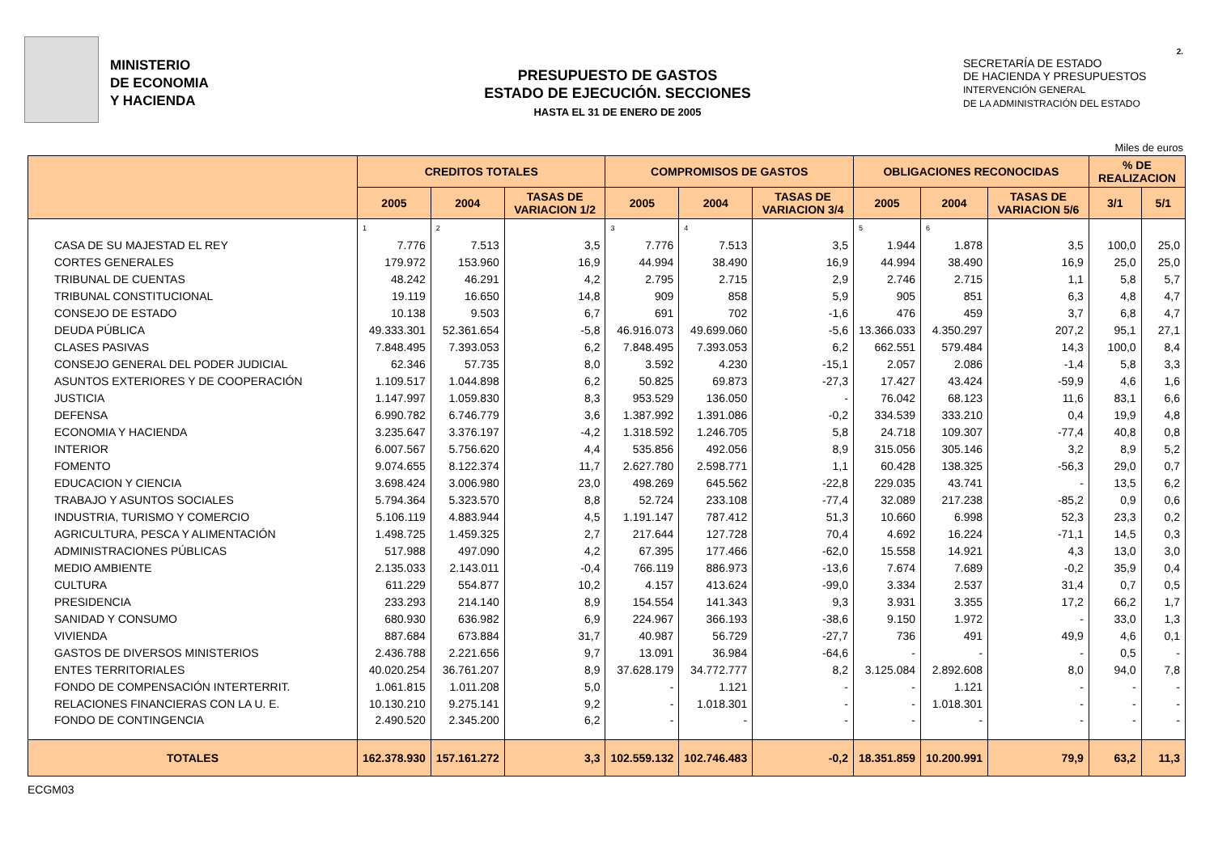2.
MINISTERIO
DE ECONOMIA
Y HACIENDA
PRESUPUESTO DE GASTOS
ESTADO DE EJECUCIÓN. SECCIONES
HASTA EL 31 DE ENERO DE 2005
SECRETARÍA DE ESTADO
DE HACIENDA Y PRESUPUESTOS
INTERVENCIÓN GENERAL
DE LA ADMINISTRACIÓN DEL ESTADO
Miles de euros
| | CREDITOS TOTALES | | | COMPROMISOS DE GASTOS | | | OBLIGACIONES RECONOCIDAS | | | % DE REALIZACION | |
| --- | --- | --- | --- | --- | --- | --- | --- | --- | --- | --- | --- |
| | 2005 | 2004 | TASAS DE VARIACION 1/2 | 2005 | 2004 | TASAS DE VARIACION 3/4 | 2005 | 2004 | TASAS DE VARIACION 5/6 | 3/1 | 5/1 |
| | 1 | 2 | | 3 | 4 | | 5 | 6 | | | |
| CASA DE SU MAJESTAD EL REY | 7.776 | 7.513 | 3,5 | 7.776 | 7.513 | 3,5 | 1.944 | 1.878 | 3,5 | 100,0 | 25,0 |
| CORTES GENERALES | 179.972 | 153.960 | 16,9 | 44.994 | 38.490 | 16,9 | 44.994 | 38.490 | 16,9 | 25,0 | 25,0 |
| TRIBUNAL DE CUENTAS | 48.242 | 46.291 | 4,2 | 2.795 | 2.715 | 2,9 | 2.746 | 2.715 | 1,1 | 5,8 | 5,7 |
| TRIBUNAL CONSTITUCIONAL | 19.119 | 16.650 | 14,8 | 909 | 858 | 5,9 | 905 | 851 | 6,3 | 4,8 | 4,7 |
| CONSEJO DE ESTADO | 10.138 | 9.503 | 6,7 | 691 | 702 | -1,6 | 476 | 459 | 3,7 | 6,8 | 4,7 |
| DEUDA PÚBLICA | 49.333.301 | 52.361.654 | -5,8 | 46.916.073 | 49.699.060 | -5,6 | 13.366.033 | 4.350.297 | 207,2 | 95,1 | 27,1 |
| CLASES PASIVAS | 7.848.495 | 7.393.053 | 6,2 | 7.848.495 | 7.393.053 | 6,2 | 662.551 | 579.484 | 14,3 | 100,0 | 8,4 |
| CONSEJO GENERAL DEL PODER JUDICIAL | 62.346 | 57.735 | 8,0 | 3.592 | 4.230 | -15,1 | 2.057 | 2.086 | -1,4 | 5,8 | 3,3 |
| ASUNTOS EXTERIORES Y DE COOPERACIÓN | 1.109.517 | 1.044.898 | 6,2 | 50.825 | 69.873 | -27,3 | 17.427 | 43.424 | -59,9 | 4,6 | 1,6 |
| JUSTICIA | 1.147.997 | 1.059.830 | 8,3 | 953.529 | 136.050 | - | 76.042 | 68.123 | 11,6 | 83,1 | 6,6 |
| DEFENSA | 6.990.782 | 6.746.779 | 3,6 | 1.387.992 | 1.391.086 | -0,2 | 334.539 | 333.210 | 0,4 | 19,9 | 4,8 |
| ECONOMIA Y HACIENDA | 3.235.647 | 3.376.197 | -4,2 | 1.318.592 | 1.246.705 | 5,8 | 24.718 | 109.307 | -77,4 | 40,8 | 0,8 |
| INTERIOR | 6.007.567 | 5.756.620 | 4,4 | 535.856 | 492.056 | 8,9 | 315.056 | 305.146 | 3,2 | 8,9 | 5,2 |
| FOMENTO | 9.074.655 | 8.122.374 | 11,7 | 2.627.780 | 2.598.771 | 1,1 | 60.428 | 138.325 | -56,3 | 29,0 | 0,7 |
| EDUCACION Y CIENCIA | 3.698.424 | 3.006.980 | 23,0 | 498.269 | 645.562 | -22,8 | 229.035 | 43.741 | - | 13,5 | 6,2 |
| TRABAJO Y ASUNTOS SOCIALES | 5.794.364 | 5.323.570 | 8,8 | 52.724 | 233.108 | -77,4 | 32.089 | 217.238 | -85,2 | 0,9 | 0,6 |
| INDUSTRIA, TURISMO Y COMERCIO | 5.106.119 | 4.883.944 | 4,5 | 1.191.147 | 787.412 | 51,3 | 10.660 | 6.998 | 52,3 | 23,3 | 0,2 |
| AGRICULTURA, PESCA Y ALIMENTACIÓN | 1.498.725 | 1.459.325 | 2,7 | 217.644 | 127.728 | 70,4 | 4.692 | 16.224 | -71,1 | 14,5 | 0,3 |
| ADMINISTRACIONES PÚBLICAS | 517.988 | 497.090 | 4,2 | 67.395 | 177.466 | -62,0 | 15.558 | 14.921 | 4,3 | 13,0 | 3,0 |
| MEDIO AMBIENTE | 2.135.033 | 2.143.011 | -0,4 | 766.119 | 886.973 | -13,6 | 7.674 | 7.689 | -0,2 | 35,9 | 0,4 |
| CULTURA | 611.229 | 554.877 | 10,2 | 4.157 | 413.624 | -99,0 | 3.334 | 2.537 | 31,4 | 0,7 | 0,5 |
| PRESIDENCIA | 233.293 | 214.140 | 8,9 | 154.554 | 141.343 | 9,3 | 3.931 | 3.355 | 17,2 | 66,2 | 1,7 |
| SANIDAD Y CONSUMO | 680.930 | 636.982 | 6,9 | 224.967 | 366.193 | -38,6 | 9.150 | 1.972 | - | 33,0 | 1,3 |
| VIVIENDA | 887.684 | 673.884 | 31,7 | 40.987 | 56.729 | -27,7 | 736 | 491 | 49,9 | 4,6 | 0,1 |
| GASTOS DE DIVERSOS MINISTERIOS | 2.436.788 | 2.221.656 | 9,7 | 13.091 | 36.984 | -64,6 | - | - | - | 0,5 | - |
| ENTES TERRITORIALES | 40.020.254 | 36.761.207 | 8,9 | 37.628.179 | 34.772.777 | 8,2 | 3.125.084 | 2.892.608 | 8,0 | 94,0 | 7,8 |
| FONDO DE COMPENSACIÓN INTERTERRIT. | 1.061.815 | 1.011.208 | 5,0 | - | 1.121 | - | - | 1.121 | - | - | - |
| RELACIONES FINANCIERAS CON LA U. E. | 10.130.210 | 9.275.141 | 9,2 | - | 1.018.301 | - | - | 1.018.301 | - | - | - |
| FONDO DE CONTINGENCIA | 2.490.520 | 2.345.200 | 6,2 | - | - | - | - | - | - | - | - |
| TOTALES | 162.378.930 | 157.161.272 | 3,3 | 102.559.132 | 102.746.483 | -0,2 | 18.351.859 | 10.200.991 | 79,9 | 63,2 | 11,3 |
ECGM03